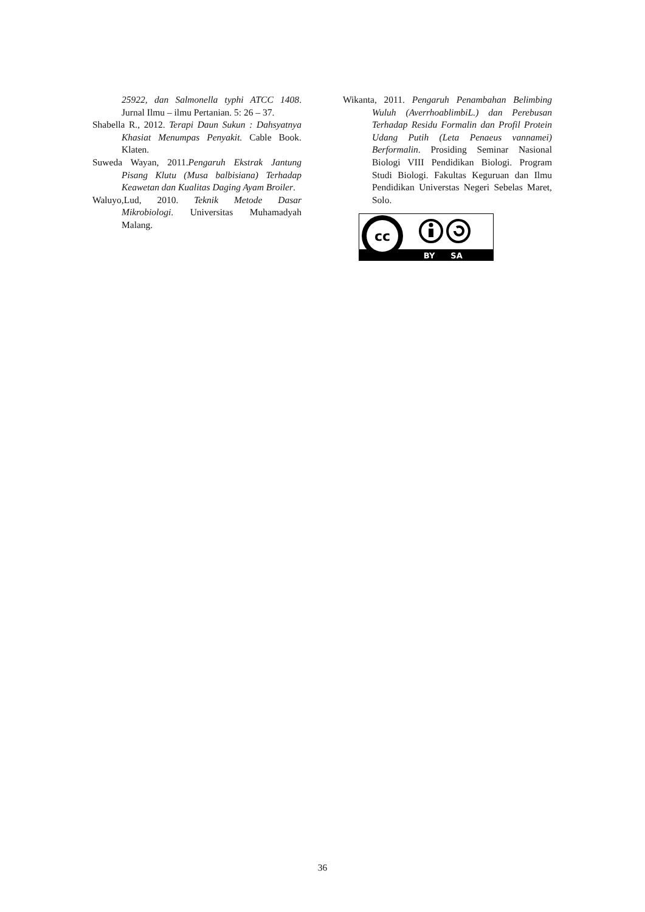25922, dan Salmonella typhi ATCC 1408. Jurnal Ilmu – ilmu Pertanian. 5: 26 – 37.
Shabella R., 2012. Terapi Daun Sukun : Dahsyatnya Khasiat Menumpas Penyakit. Cable Book. Klaten.
Suweda Wayan, 2011.Pengaruh Ekstrak Jantung Pisang Klutu (Musa balbisiana) Terhadap Keawetan dan Kualitas Daging Ayam Broiler.
Waluyo,Lud, 2010. Teknik Metode Dasar Mikrobiologi. Universitas Muhamadyah Malang.
Wikanta, 2011. Pengaruh Penambahan Belimbing Wuluh (AverrhoablimbiL.) dan Perebusan Terhadap Residu Formalin dan Profil Protein Udang Putih (Leta Penaeus vannamei) Berformalin. Prosiding Seminar Nasional Biologi VIII Pendidikan Biologi. Program Studi Biologi. Fakultas Keguruan dan Ilmu Pendidikan Universtas Negeri Sebelas Maret, Solo.
cc
BY
SA
36